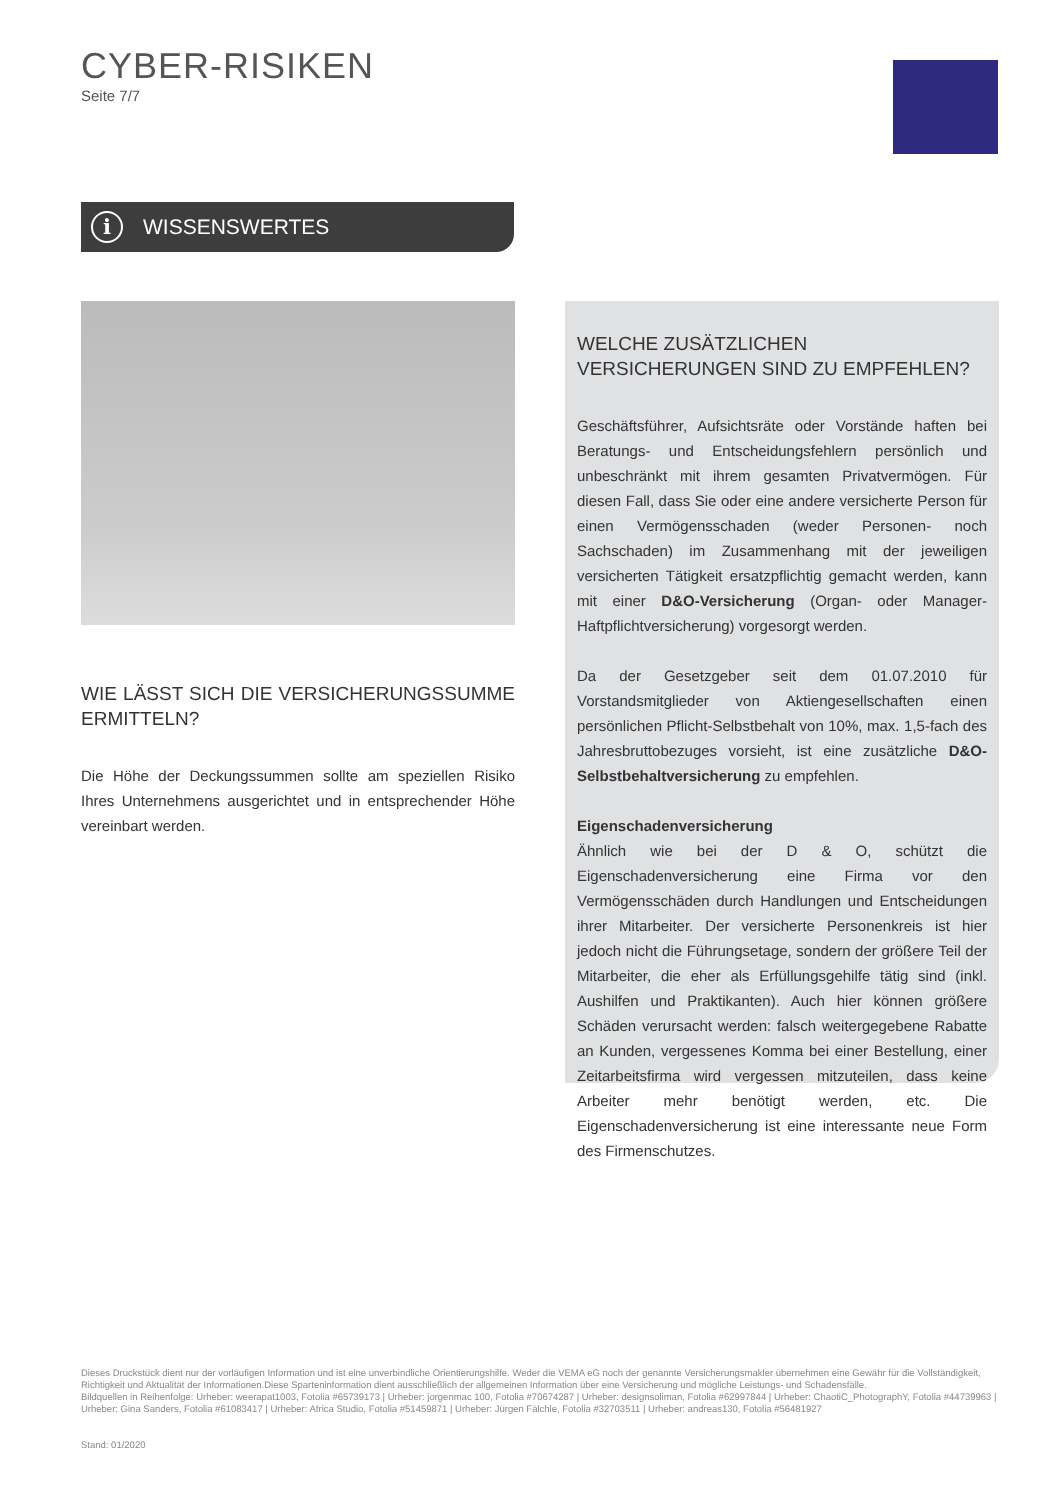CYBER-RISIKEN
Seite 7/7
i WISSENSWERTES
WIE LÄSST SICH DIE VERSICHERUNGSSUMME ERMITTELN?
Die Höhe der Deckungssummen sollte am speziellen Risiko Ihres Unternehmens ausgerichtet und in entsprechender Höhe vereinbart werden.
WELCHE ZUSÄTZLICHEN VERSICHERUNGEN SIND ZU EMPFEHLEN?
Geschäftsführer, Aufsichtsräte oder Vorstände haften bei Beratungs- und Entscheidungsfehlern persönlich und unbeschränkt mit ihrem gesamten Privatvermögen. Für diesen Fall, dass Sie oder eine andere versicherte Person für einen Vermögensschaden (weder Personen- noch Sachschaden) im Zusammenhang mit der jeweiligen versicherten Tätigkeit ersatzpflichtig gemacht werden, kann mit einer D&O-Versicherung (Organ- oder Manager-Haftpflichtversicherung) vorgesorgt werden.
Da der Gesetzgeber seit dem 01.07.2010 für Vorstandsmitglieder von Aktiengesellschaften einen persönlichen Pflicht-Selbstbehalt von 10%, max. 1,5-fach des Jahresbruttobezuges vorsieht, ist eine zusätzliche D&O-Selbstbehaltversicherung zu empfehlen.
Eigenschadenversicherung
Ähnlich wie bei der D & O, schützt die Eigenschadenversicherung eine Firma vor den Vermögensschäden durch Handlungen und Entscheidungen ihrer Mitarbeiter. Der versicherte Personenkreis ist hier jedoch nicht die Führungsetage, sondern der größere Teil der Mitarbeiter, die eher als Erfüllungsgehilfe tätig sind (inkl. Aushilfen und Praktikanten). Auch hier können größere Schäden verursacht werden: falsch weitergegebene Rabatte an Kunden, vergessenes Komma bei einer Bestellung, einer Zeitarbeitsfirma wird vergessen mitzuteilen, dass keine Arbeiter mehr benötigt werden, etc. Die Eigenschadenversicherung ist eine interessante neue Form des Firmenschutzes.
Dieses Druckstück dient nur der vorläufigen Information und ist eine unverbindliche Orientierungshilfe. Weder die VEMA eG noch der genannte Versicherungsmakler übernehmen eine Gewähr für die Vollständigkeit, Richtigkeit und Aktualität der Informationen.Diese Sparteninformation dient ausschließlich der allgemeinen Information über eine Versicherung und mögliche Leistungs- und Schadensfälle.
Bildquellen in Reihenfolge: Urheber: weerapat1003, Fotolia #65739173 | Urheber: jorgenmac 100, Fotolia #70674287 | Urheber: designsoliman, Fotolia #62997844 | Urheber: ChaotiC_PhotographY, Fotolia #44739963 | Urheber: Gina Sanders, Fotolia #61083417 | Urheber: Africa Studio, Fotolia #51459871 | Urheber: Jürgen Fälchle, Fotolia #32703511 | Urheber: andreas130, Fotolia #56481927
Stand: 01/2020